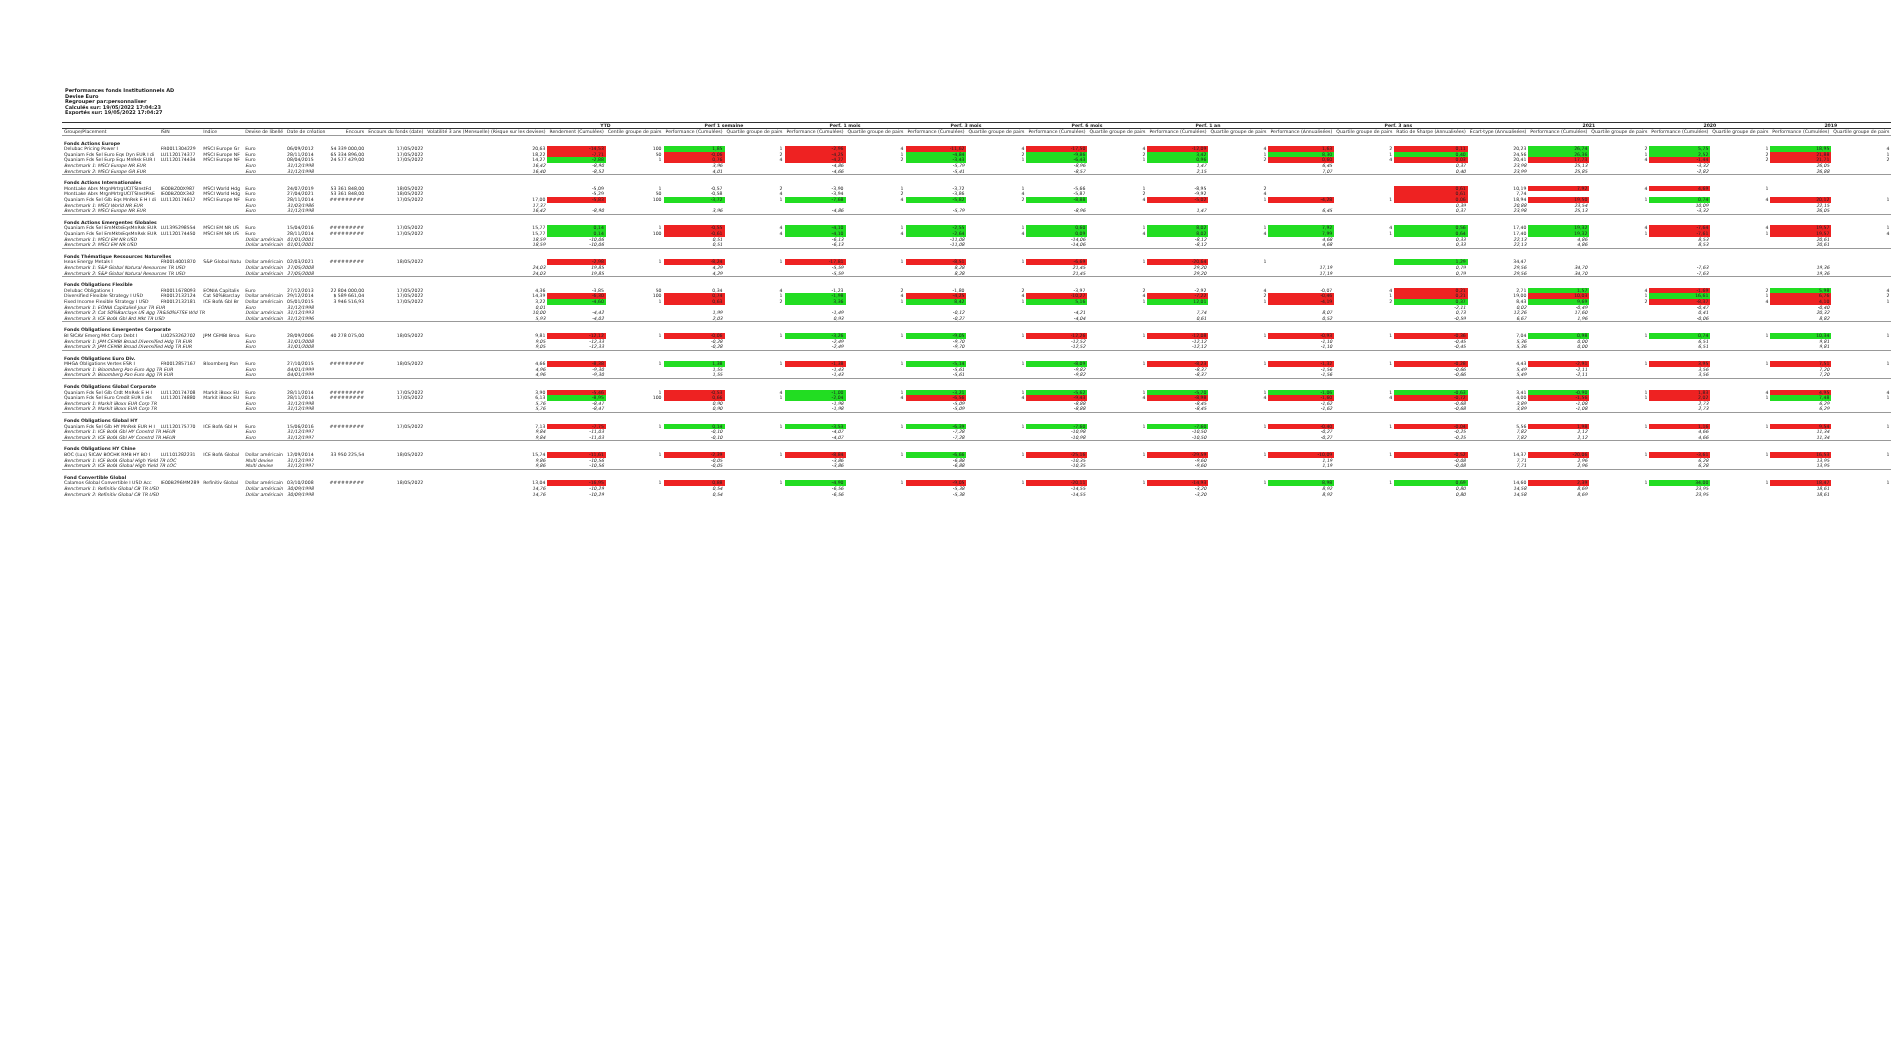Performances fonds Institutionnels AD
Devise Euro
Regrouper par:personnaliser
Calculés sur: 19/05/2022 17:04:23
Exportés sur: 19/05/2022 17:04:27
| | | | | | | | | YTD | | Perf 1 semaine | | Perf. 1 mois | | Perf. 3 mois | | Perf. 6 mois | | Perf. 1 an | | Perf. 3 ans | | | | 2021 | | 2020 | | 2019 | |
| --- | --- | --- | --- | --- | --- | --- | --- | --- | --- | --- | --- | --- | --- | --- | --- | --- | --- | --- | --- | --- | --- | --- | --- | --- | --- | --- | --- | --- | --- |
| Groupe/Placement | ISIN | Indice | Devise de libellé | Date de création | Encours | Encours du fonds (date) | Volatilité 3 ans (Mensuelle) (Risque sur les devises) | Rendement (Cumulées) | Centile groupe de pairs | Performance (Cumulées) | Quartile groupe de pairs | Performance (Cumulées) | Quartile groupe de pairs | Performance (Cumulées) | Quartile groupe de pairs | Performance (Cumulées) | Quartile groupe de pairs | Performance (Cumulées) | Quartile groupe de pairs | Performance (Annualisées) | Quartile groupe de pairs | Ratio de Sharpe (Annualisées) | Écart-type (Annualisées) | Performance (Cumulées) | Quartile groupe de pairs | Performance (Cumulées) | Quartile groupe de pairs | Performance (Cumulées) | Quartile groupe de pairs |
| Fonds Actions Europe | | | | | | | | | | | | | | | | | | | | | | | | | | | | | |
| Delubac Pricing Power I | FR0011304229 | MSCI Europe Gr | Euro | 06/09/2012 | 54 339 000,00 | 17/05/2022 | 20,63 | -14,53 | 100 | 1,85 | 1 | -2,96 | 4 | -11,62 | 4 | -17,50 | 4 | -12,09 | 4 | 1,63 | 2 | 0,11 | 20,23 | 26,74 | 2 | 5,75 | 1 | 18,95 | 4 |
| Quaniam Fds Sel Euro Eqs Dyn EUR I di | LU1120174377 | MSCI Europe NF | Euro | 28/11/2014 | 65 334 896,00 | 17/05/2022 | 18,22 | -7,71 | 50 | -0,06 | 2 | -4,25 | 1 | -4,84 | 2 | -9,86 | 2 | 3,42 | 1 | 8,30 | 1 | 0,40 | 24,56 | 26,36 | 1 | 2,52 | 2 | 21,88 | 1 |
| Quaniam Fds Sel Eurp Equ MnRsk EUR I | LU1120174434 | MSCI Europe NF | Euro | 08/04/2015 | 24 577 429,00 | 17/05/2022 | 14,27 | -2,88 | 1 | 0,76 | 4 | -4,27 | 2 | -3,43 | 1 | -6,43 | 1 | 0,96 | 2 | 0,60 | 4 | 0,03 | 20,41 | 17,73 | 4 | -1,44 | 2 | 21,71 | 2 |
| Benchmark 1: MSCI Europe NR EUR | | | Euro | 31/12/1998 | | | 16,42 | -8,90 | | 3,96 | | -4,86 | | -5,79 | | -8,96 | | 1,47 | | 6,45 | | 0,37 | 23,98 | 25,13 | | -3,32 | | 26,05 | |
| Benchmark 2: MSCI Europe GR EUR | | | Euro | 31/12/1998 | | | 16,40 | -8,52 | | 4,01 | | -4,66 | | -5,41 | | -8,57 | | 2,15 | | 7,07 | | 0,40 | 23,99 | 25,85 | | -2,82 | | 26,88 | |
| Fonds Actions Internationales | | | | | | | | | | | | | | | | | | | | | | | | | | | | | |
| MontLake Abrs MrgnMrtrgUCITSInstFd | IE00BZ00X987 | MSCI World Hdg | Euro | 24/07/2019 | 53 361 848,00 | 18/05/2022 | | -5,09 | 1 | -0,57 | 2 | -3,90 | 1 | -3,72 | 1 | -5,66 | 1 | -8,95 | 2 | | | 0,61 | 10,19 | 7,92 | 4 | 4,69 | 1 | | |
| MontLake Abrs MrgnMrtrgUCITSInstPlsE | IE00BZ00X342 | MSCI World Hdg | Euro | 27/04/2021 | 53 361 848,00 | 18/05/2022 | | -5,29 | 50 | -0,58 | 4 | -3,94 | 2 | -3,86 | 4 | -5,87 | 2 | -9,92 | 4 | | | 0,61 | 7,74 | | | | | | |
| Quaniam Fds Sel Glb Eqs MnRsk E H I di | LU1120174617 | MSCI Europe NF | Euro | 28/11/2014 | ######### | 17/05/2022 | 17,00 | -5,83 | 100 | -3,72 | 1 | -7,68 | 4 | -5,82 | 2 | -8,88 | 4 | -5,02 | 1 | -4,28 | 1 | 0,06 | 18,94 | 19,50 | 1 | 0,74 | 4 | 20,12 | 1 |
| Benchmark 1: MSCI World NR EUR | | | Euro | 31/03/1986 | | | 17,37 | | | | | | | | | | | | | | | 0,39 | 20,88 | 23,54 | | 10,09 | | 22,15 | |
| Benchmark 2: MSCI Europe NR EUR | | | Euro | 31/12/1998 | | | 16,42 | -8,90 | | 3,96 | | -4,86 | | -5,79 | | -8,96 | | 1,47 | | 6,45 | | 0,37 | 23,98 | 25,13 | | -3,32 | | 26,05 | |
| Fonds Actions Emergentes Globales | | | | | | | | | | | | | | | | | | | | | | | | | | | | | |
| Quaniam Fds Sel EmMktsEqsMnRsk EUR | LU1395298554 | MSCI EM NR US | Euro | 15/04/2016 | ######### | 17/05/2022 | 15,77 | 0,14 | 1 | -0,55 | 4 | -4,10 | 1 | -2,55 | 1 | 0,60 | 1 | 8,02 | 1 | 7,92 | 4 | 0,56 | 17,40 | 19,32 | 4 | -7,64 | 4 | 19,57 | 1 |
| Quaniam Fds Sel EmMktsEqsMnRsk EUR | LU1120174450 | MSCI EM NR US | Euro | 28/11/2014 | ######### | 17/05/2022 | 15,77 | 0,14 | 100 | -0,61 | 4 | -4,10 | 4 | -2,64 | 4 | 0,09 | 4 | 8,02 | 4 | 7,99 | 1 | 0,64 | 17,40 | 19,32 | 1 | -7,61 | 1 | 19,57 | 4 |
| Benchmark 1: MSCI EM NR USD | | | Dollar américain | 01/01/2001 | | | 18,59 | -10,06 | | 0,51 | | -6,13 | | -11,08 | | -14,06 | | -8,12 | | 4,68 | | 0,33 | 22,13 | 4,86 | | 8,53 | | 20,61 | |
| Benchmark 2: MSCI EM NR USD | | | Dollar américain | 01/01/2001 | | | 18,59 | -10,06 | | 0,51 | | -6,13 | | -11,08 | | -14,06 | | -8,12 | | 4,68 | | 0,33 | 22,13 | 4,86 | | 8,53 | | 20,61 | |
| Fonds Thématique Ressources Naturelles | | | | | | | | | | | | | | | | | | | | | | | | | | | | | |
| Iseas Energy Metals I | FR0014001870 | S&P Global Natu | Dollar américain | 02/03/2021 | ######### | 18/05/2022 | | -2,98 | 1 | -8,24 | 1 | -17,81 | 1 | -8,51 | 1 | -6,69 | 1 | -20,64 | 1 | | | 1,29 | 34,47 | | | | | | |
| Benchmark 1: S&P Global Natural Resources TR USD | | | Dollar américain | 27/05/2008 | | | 24,03 | 19,85 | | 4,29 | | -5,59 | | 8,28 | | 21,45 | | 29,20 | | 17,19 | | 0,79 | 29,56 | 34,70 | | -7,63 | | 19,36 | |
| Benchmark 2: S&P Global Natural Resources TR USD | | | Dollar américain | 27/05/2008 | | | 24,03 | 19,85 | | 4,29 | | -5,59 | | 8,28 | | 21,45 | | 29,20 | | 17,19 | | 0,79 | 29,56 | 34,70 | | -7,63 | | 19,36 | |
| Fonds Obligations Flexible | | | | | | | | | | | | | | | | | | | | | | | | | | | | | |
| Delubac Obligations I | FR0011678093 | EONIA Capitalis | Euro | 27/12/2013 | 22 804 000,00 | 17/05/2022 | 4,36 | -3,85 | 50 | 0,34 | 4 | -1,23 | 2 | -1,80 | 2 | -3,97 | 2 | -2,92 | 4 | -0,07 | 4 | 0,21 | 2,71 | 1,57 | 4 | -1,69 | 2 | 5,98 | 4 |
| Diversified Flexible Strategy I USD | FR0012132124 | Cat 50%Barclay | Dollar américain | 29/12/2014 | $ 589 661,04 | 17/05/2022 | 14,39 | -6,30 | 100 | 0,74 | 1 | -1,98 | 4 | -4,25 | 4 | -10,27 | 4 | -7,22 | 2 | -0,46 | 1 | 0,21 | 19,00 | 10,03 | 1 | 16,61 | 1 | 6,76 | 2 |
| Fixed Income Flexible Strategy I USD | FR0012132181 | ICE BofA Gbl Br | Dollar américain | 05/01/2015 | 3 946 516,93 | 17/05/2022 | 3,22 | -4,60 | 1 | 0,63 | 2 | 3,36 | 1 | 8,42 | 1 | 5,16 | 1 | 12,01 | 1 | -4,19 | 2 | 0,37 | 8,43 | 9,69 | 2 | -8,37 | 4 | 4,10 | 1 |
| Benchmark 1: EONIA Capitalisé Jour TR EUR | | | Euro | 31/12/1998 | | | 0,01 | | | | | | | | | | | | | | | -2,11 | 0,02 | -0,49 | | -0,47 | | -0,40 | |
| Benchmark 2: Cat 50%Barclays US Agg TR&50%FTSE Wld TR | | | Dollar américain | 31/12/1993 | | | 10,00 | -4,42 | | 1,99 | | -1,49 | | -0,12 | | -4,21 | | 7,74 | | 8,07 | | 0,73 | 12,26 | 17,60 | | 0,41 | | 20,32 | |
| Benchmark 3: ICE BofA Gbl Brd Mkt TR USD | | | Dollar américain | 31/12/1996 | | | 5,93 | -4,02 | | 2,03 | | 0,93 | | -0,27 | | -4,04 | | 0,61 | | 0,52 | | -0,59 | 6,67 | 1,96 | | -0,06 | | 8,82 | |
| Fonds Obligations Emergentes Corporate | | | | | | | | | | | | | | | | | | | | | | | | | | | | | |
| BI SICAV Emerg Mkt Corp Debt I | LU0253262702 | JPM CEMBI Broa | Euro | 28/09/2006 | 40 278 075,00 | 18/05/2022 | 9,81 | -12,12 | 1 | -0,06 | 1 | -3,26 | 1 | -9,05 | 1 | -12,26 | 1 | -12,08 | 1 | -0,93 | 1 | -0,36 | 7,04 | 0,98 | 1 | 0,74 | 1 | 10,34 | 1 |
| Benchmark 1: JPM CEMBI Broad Diversified Hdg TR EUR | | | Euro | 31/01/2008 | | | 9,05 | -12,33 | | -0,28 | | -2,49 | | -9,70 | | -12,52 | | -12,12 | | -1,10 | | -0,45 | 5,36 | 0,00 | | 6,51 | | 9,81 | |
| Benchmark 2: JPM CEMBI Broad Diversified Hdg TR EUR | | | Euro | 31/01/2008 | | | 9,05 | -12,33 | | -0,28 | | -2,49 | | -9,70 | | -12,52 | | -12,12 | | -1,10 | | -0,45 | 5,36 | 0,00 | | 6,51 | | 9,81 | |
| Fonds Obligations Euro Div. | | | | | | | | | | | | | | | | | | | | | | | | | | | | | |
| MHGA Obligations Vertes ESR I | FR0012857167 | Bloomberg Pan | Euro | 27/10/2015 | ######### | 18/05/2022 | 4,66 | -8,38 | 1 | 1,38 | 1 | -1,38 | 1 | -5,14 | 1 | -8,09 | 1 | -8,23 | 1 | -1,32 | 1 | -0,28 | 4,43 | -2,91 | 1 | 3,95 | 1 | 7,51 | 1 |
| Benchmark 1: Bloomberg Pan Euro Agg TR EUR | | | Euro | 04/01/1999 | | | 4,96 | -9,30 | | 1,55 | | -1,43 | | -5,61 | | -9,82 | | -8,37 | | -1,56 | | -0,66 | 5,49 | -2,11 | | 3,56 | | 7,20 | |
| Benchmark 2: Bloomberg Pan Euro Agg TR EUR | | | Euro | 04/01/1999 | | | 4,96 | -9,30 | | 1,55 | | -1,43 | | -5,61 | | -9,82 | | -8,37 | | -1,56 | | -0,66 | 5,49 | -2,11 | | 3,56 | | 7,20 | |
| Fonds Obligations Global Corporate | | | | | | | | | | | | | | | | | | | | | | | | | | | | | |
| Quaniam Fds Sel Glb Crdt MnRsk E H I | LU1120174708 | Markit iBoxx EU | Euro | 28/11/2014 | ######### | 17/05/2022 | 3,90 | -5,46 | 1 | -0,53 | 4 | -1,00 | 1 | -3,21 | 1 | -5,62 | 1 | -5,70 | 1 | -1,06 | 1 | -0,63 | 3,41 | -0,90 | 1 | 1,83 | 4 | 4,95 | 4 |
| Quaniam Fds Sel Euro Credit EUR I dis | LU1120174880 | Markit iBoxx EU | Euro | 28/11/2014 | ######### | 17/05/2022 | 6,13 | -8,95 | 100 | 0,66 | 1 | -2,04 | 4 | -6,56 | 4 | -9,43 | 4 | -8,98 | 4 | -1,60 | 4 | -0,72 | 4,00 | -1,56 | 1 | 2,02 | 1 | 7,48 | 1 |
| Benchmark 1: Markit iBoxx EUR Corp TR | | | Euro | 31/12/1998 | | | 5,76 | -8,47 | | 0,90 | | -1,98 | | -5,09 | | -8,88 | | -8,45 | | -1,62 | | -0,68 | 3,89 | -1,08 | | 2,73 | | 6,29 | |
| Benchmark 2: Markit iBoxx EUR Corp TR | | | Euro | 31/12/1998 | | | 5,76 | -8,47 | | 0,90 | | -1,98 | | -5,09 | | -8,88 | | -8,45 | | -1,62 | | -0,68 | 3,89 | -1,08 | | 2,73 | | 6,29 | |
| Fonds Obligations Global HY | | | | | | | | | | | | | | | | | | | | | | | | | | | | | |
| Quaniam Fds Sel Glb HY MnRsk EUR H I | LU1120175770 | ICE BofA Gbl H | Euro | 15/06/2016 | ######### | 17/05/2022 | 7,13 | -7,75 | 1 | 0,14 | 1 | -3,53 | 1 | -6,39 | 1 | -7,60 | 1 | -7,60 | 1 | -0,40 | 1 | -0,04 | 5,56 | 1,98 | 1 | 1,16 | 1 | 9,54 | 1 |
| Benchmark 1: ICE BofA Gbl HY Constrd TR HEUR | | | Euro | 31/12/1997 | | | 9,84 | -11,03 | | -0,10 | | -4,07 | | -7,28 | | -10,98 | | -10,50 | | -0,27 | | -0,25 | 7,82 | 2,12 | | 4,66 | | 11,34 | |
| Benchmark 2: ICE BofA Gbl HY Constrd TR HEUR | | | Euro | 31/12/1997 | | | 9,84 | -11,03 | | -0,10 | | -4,07 | | -7,28 | | -10,98 | | -10,50 | | -0,27 | | -0,25 | 7,82 | 2,12 | | 4,66 | | 11,34 | |
| Fonds Obligations HY Chine | | | | | | | | | | | | | | | | | | | | | | | | | | | | | |
| BOC (Lux) SICAV BOCHK RMB HY BD I | LU1101282231 | ICE BofA Global | Dollar américain | 12/09/2014 | 33 950 225,54 | 18/05/2022 | 15,74 | -11,61 | 1 | -2,39 | 1 | -8,84 | 1 | -6,66 | 1 | -25,16 | 1 | -29,59 | 1 | -10,09 | 1 | -0,52 | 14,37 | -20,06 | 1 | -3,61 | 1 | 16,53 | 1 |
| Benchmark 1: ICE BofA Global High Yield TR LOC | | | Multi devise | 31/12/1997 | | | 9,86 | -10,56 | | -0,05 | | -3,86 | | -6,88 | | -10,35 | | -9,60 | | 1,19 | | -0,08 | 7,71 | 2,96 | | 6,28 | | 13,95 | |
| Benchmark 2: ICE BofA Global High Yield TR LOC | | | Multi devise | 31/12/1997 | | | 9,86 | -10,56 | | -0,05 | | -3,86 | | -6,88 | | -10,35 | | -9,60 | | 1,19 | | -0,08 | 7,71 | 2,96 | | 6,28 | | 13,95 | |
| Fond Convertible Global | | | | | | | | | | | | | | | | | | | | | | | | | | | | | |
| Calamos Global Convertible I USD Acc | IE00B296MM289 | Refinitiv Global | Dollar américain | 03/10/2008 | ######### | 18/05/2022 | 13,04 | -16,95 | 1 | 0,88 | 1 | -4,90 | 1 | -9,05 | 1 | -20,11 | 1 | -14,93 | 1 | 8,98 | 1 | 0,69 | 14,60 | 2,39 | 1 | 34,00 | 1 | 18,47 | 1 |
| Benchmark 1: Refinitiv Global CB TR USD | | | Dollar américain | 30/09/1998 | | | 14,76 | -10,29 | | 0,54 | | -6,56 | | -5,38 | | -14,55 | | -3,20 | | 8,92 | | 0,80 | 14,58 | 8,69 | | 23,95 | | 18,61 | |
| Benchmark 2: Refinitiv Global CB TR USD | | | Dollar américain | 30/09/1998 | | | 14,76 | -10,29 | | 0,54 | | -6,56 | | -5,38 | | -14,55 | | -3,20 | | 8,92 | | 0,80 | 14,58 | 8,69 | | 23,95 | | 18,61 | |